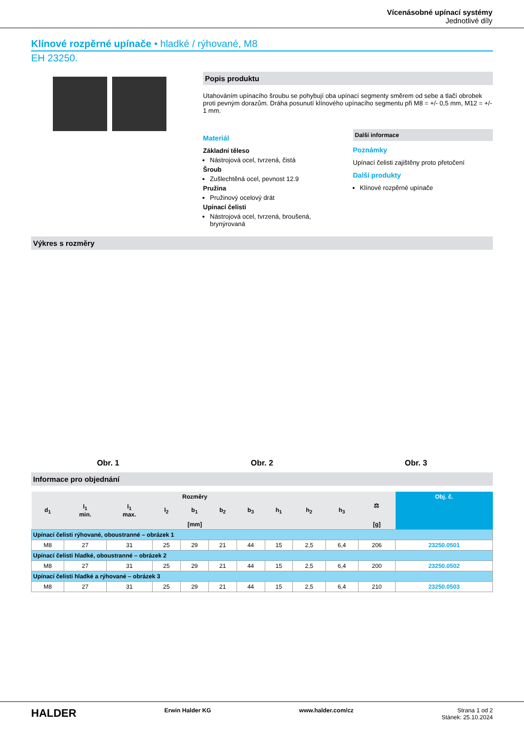Vícenásobné upínací systémy
Jednotlivé díly
Klínové rozpěrné upínače • hladké / rýhované, M8
EH 23250.
Popis produktu
Utahováním upínacího šroubu se pohybují oba upínací segmenty směrem od sebe a tlačí obrobek proti pevným dorazům. Dráha posunutí klínového upínacího segmentu při M8 = +/- 0,5 mm, M12 = +/- 1 mm.
Materiál
Základní těleso
Nástrojová ocel, tvrzená, čistá
Šroub
Zušlechtěná ocel, pevnost 12.9
Pružina
Pružinový ocelový drát
Upínací čelisti
Nástrojová ocel, tvrzená, broušená, brynýrovaná
Další informace
Poznámky
Upínací čelisti zajištěny proto přetočení
Další produkty
Klínové rozpěrné upínače
Výkres s rozměry
Obr. 1 Obr. 2 Obr. 3
Informace pro objednání
| Rozměry | | | | | | | | | | ⚖ | Obj. č. |
| --- | --- | --- | --- | --- | --- | --- | --- | --- | --- | --- | --- |
| d<sub>1</sub> | l<sub>1</sub> min. | l<sub>1</sub> max. | l<sub>2</sub> | b<sub>1</sub> | b<sub>2</sub> | b<sub>3</sub> | h<sub>1</sub> | h<sub>2</sub> | h<sub>3</sub> | | |
| [mm] | | | | | | | | | | [g] | |
| Upínací čelisti rýhované, oboustranné – obrázek 1 | | | | | | | | | | | |
| M8 | 27 | 31 | 25 | 29 | 21 | 44 | 15 | 2,5 | 6,4 | 206 | 23250.0501 |
| Upínací čelisti hladké, oboustranné – obrázek 2 | | | | | | | | | | | |
| M8 | 27 | 31 | 25 | 29 | 21 | 44 | 15 | 2,5 | 6,4 | 200 | 23250.0502 |
| Upínací čelisti hladké a rýhované – obrázek 3 | | | | | | | | | | | |
| M8 | 27 | 31 | 25 | 29 | 21 | 44 | 15 | 2,5 | 6,4 | 210 | 23250.0503 |
HALDER Erwin Halder KG www.halder.com/cz Strana 1 od 2
Stánek: 25.10.2024